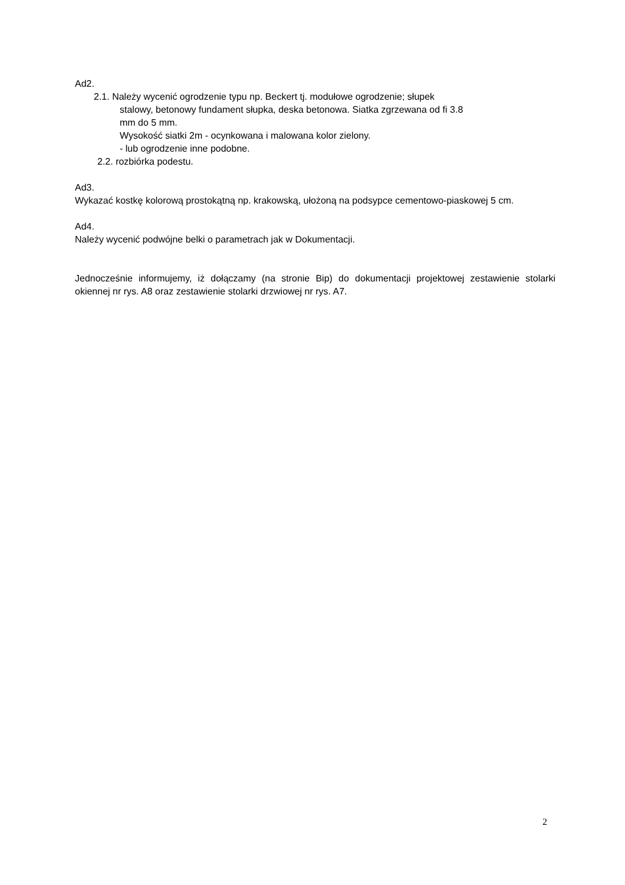Ad2.
2.1. Należy wycenić ogrodzenie typu np. Beckert tj. modułowe ogrodzenie; słupek
stalowy, betonowy fundament słupka, deska betonowa. Siatka zgrzewana od fi 3.8
mm do 5 mm.
Wysokość siatki 2m - ocynkowana i malowana kolor zielony.
- lub ogrodzenie inne podobne.
2.2. rozbiórka podestu.
Ad3.
Wykazać kostkę kolorową prostokątną np. krakowską, ułożoną na podsypce cementowo-piaskowej 5 cm.
Ad4.
Należy wycenić podwójne belki o parametrach jak w Dokumentacji.
Jednocześnie informujemy, iż dołączamy (na stronie Bip) do dokumentacji projektowej zestawienie stolarki okiennej nr rys. A8 oraz zestawienie stolarki drzwiowej nr rys. A7.
2